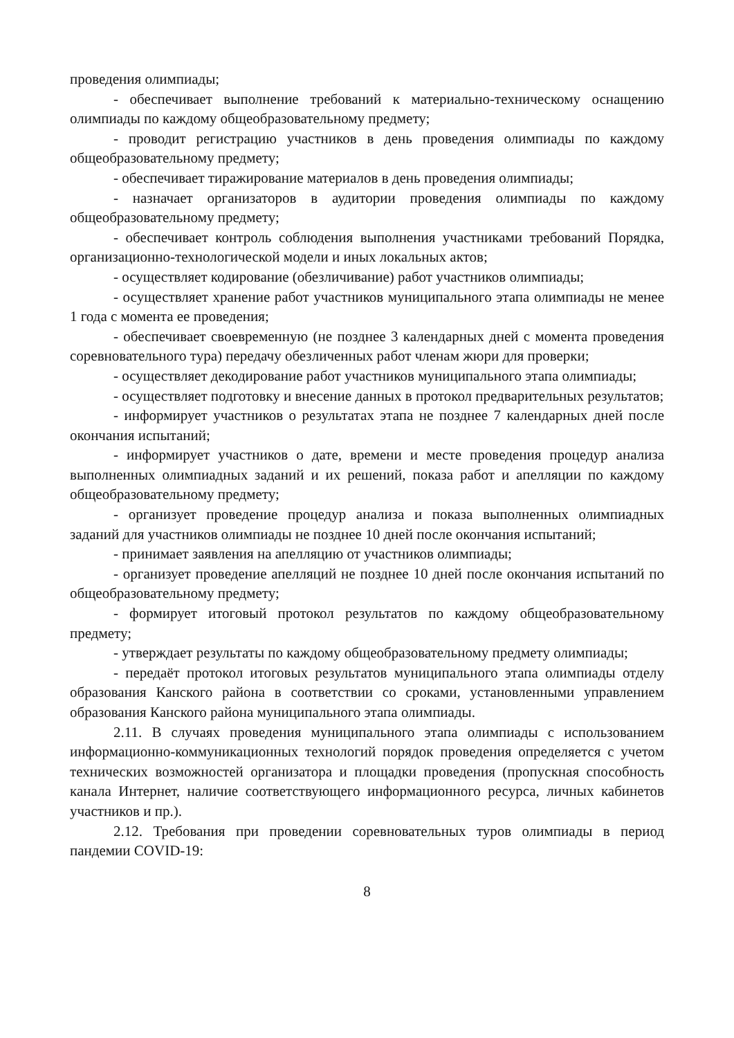проведения олимпиады;
- обеспечивает выполнение требований к материально-техническому оснащению олимпиады по каждому общеобразовательному предмету;
- проводит регистрацию участников в день проведения олимпиады по каждому общеобразовательному предмету;
- обеспечивает тиражирование материалов в день проведения олимпиады;
- назначает организаторов в аудитории проведения олимпиады по каждому общеобразовательному предмету;
- обеспечивает контроль соблюдения выполнения участниками требований Порядка, организационно-технологической модели и иных локальных актов;
- осуществляет кодирование (обезличивание) работ участников олимпиады;
- осуществляет хранение работ участников муниципального этапа олимпиады не менее 1 года с момента ее проведения;
- обеспечивает своевременную (не позднее 3 календарных дней с момента проведения соревновательного тура) передачу обезличенных работ членам жюри для проверки;
- осуществляет декодирование работ участников муниципального этапа олимпиады;
- осуществляет подготовку и внесение данных в протокол предварительных результатов;
- информирует участников о результатах этапа не позднее 7 календарных дней после окончания испытаний;
- информирует участников о дате, времени и месте проведения процедур анализа выполненных олимпиадных заданий и их решений, показа работ и апелляции по каждому общеобразовательному предмету;
- организует проведение процедур анализа и показа выполненных олимпиадных заданий для участников олимпиады не позднее 10 дней после окончания испытаний;
- принимает заявления на апелляцию от участников олимпиады;
- организует проведение апелляций не позднее 10 дней после окончания испытаний по общеобразовательному предмету;
- формирует итоговый протокол результатов по каждому общеобразовательному предмету;
- утверждает результаты по каждому общеобразовательному предмету олимпиады;
- передаёт протокол итоговых результатов муниципального этапа олимпиады отделу образования Канского района в соответствии со сроками, установленными управлением образования Канского района муниципального этапа олимпиады.
2.11. В случаях проведения муниципального этапа олимпиады с использованием информационно-коммуникационных технологий порядок проведения определяется с учетом технических возможностей организатора и площадки проведения (пропускная способность канала Интернет, наличие соответствующего информационного ресурса, личных кабинетов участников и пр.).
2.12. Требования при проведении соревновательных туров олимпиады в период пандемии COVID-19:
8